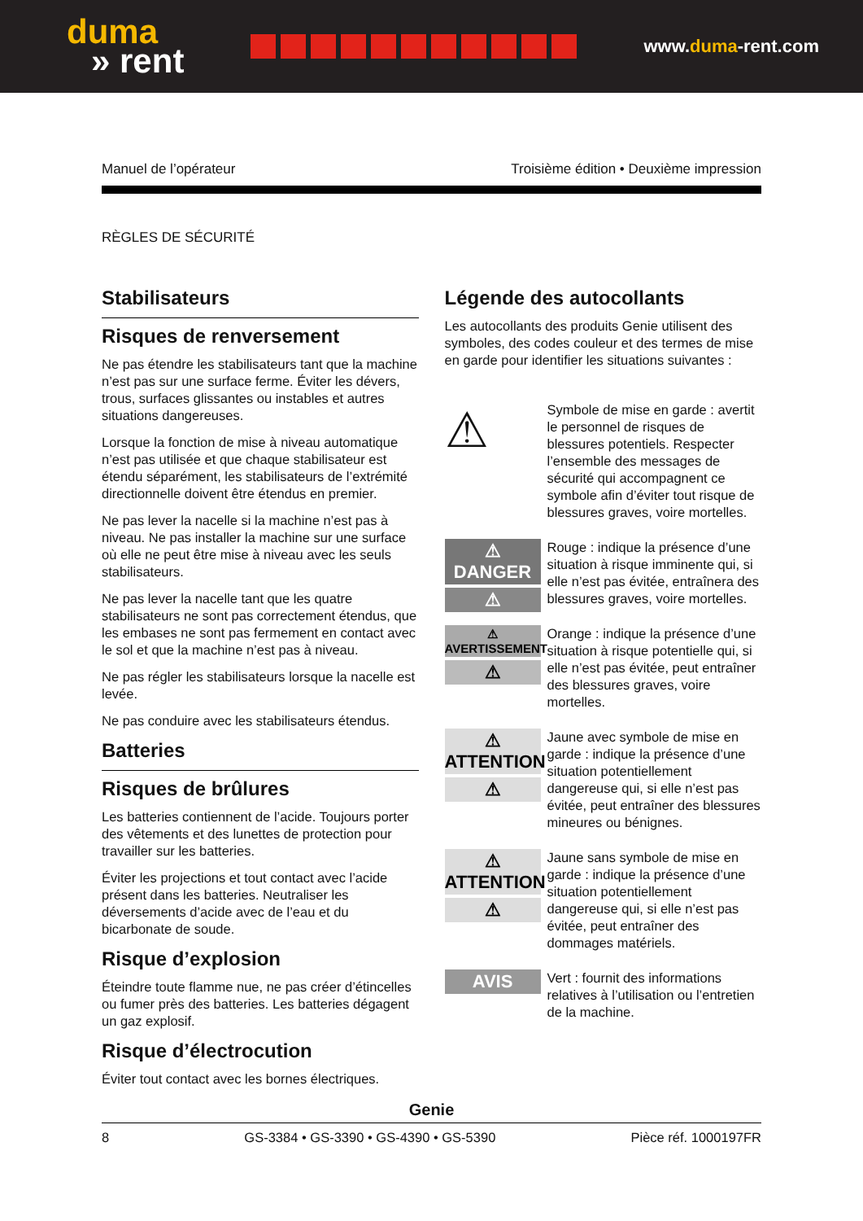duma
» rent
www.duma-rent.com
Manuel de l’opérateur Troisième édition • Deuxième impression
RÈGLES DE SÉCURITÉ
Stabilisateurs
Risques de renversement
Ne pas étendre les stabilisateurs tant que la machine n’est pas sur une surface ferme. Éviter les dévers, trous, surfaces glissantes ou instables et autres situations dangereuses.
Lorsque la fonction de mise à niveau automatique n’est pas utilisée et que chaque stabilisateur est étendu séparément, les stabilisateurs de l’extrémité directionnelle doivent être étendus en premier.
Ne pas lever la nacelle si la machine n’est pas à niveau. Ne pas installer la machine sur une surface où elle ne peut être mise à niveau avec les seuls stabilisateurs.
Ne pas lever la nacelle tant que les quatre stabilisateurs ne sont pas correctement étendus, que les embases ne sont pas fermement en contact avec le sol et que la machine n’est pas à niveau.
Ne pas régler les stabilisateurs lorsque la nacelle est levée.
Ne pas conduire avec les stabilisateurs étendus.
Batteries
Risques de brûlures
Les batteries contiennent de l’acide. Toujours porter des vêtements et des lunettes de protection pour travailler sur les batteries.
Éviter les projections et tout contact avec l’acide présent dans les batteries. Neutraliser les déversements d’acide avec de l’eau et du bicarbonate de soude.
Risque d’explosion
Éteindre toute flamme nue, ne pas créer d’étincelles ou fumer près des batteries. Les batteries dégagent un gaz explosif.
Risque d’électrocution
Éviter tout contact avec les bornes électriques.
Légende des autocollants
Les autocollants des produits Genie utilisent des symboles, des codes couleur et des termes de mise en garde pour identifier les situations suivantes :
⚠
Symbole de mise en garde : avertit le personnel de risques de blessures potentiels. Respecter l’ensemble des messages de sécurité qui accompagnent ce symbole afin d’éviter tout risque de blessures graves, voire mortelles.
⚠ DANGER
⚠
Rouge : indique la présence d’une situation à risque imminente qui, si elle n’est pas évitée, entraînera des blessures graves, voire mortelles.
⚠ AVERTISSEMENT
⚠
Orange : indique la présence d’une situation à risque potentielle qui, si elle n’est pas évitée, peut entraîner des blessures graves, voire mortelles.
⚠ ATTENTION
⚠
Jaune avec symbole de mise en garde : indique la présence d’une situation potentiellement dangereuse qui, si elle n’est pas évitée, peut entraîner des blessures mineures ou bénignes.
⚠ ATTENTION
⚠
Jaune sans symbole de mise en garde : indique la présence d’une situation potentiellement dangereuse qui, si elle n’est pas évitée, peut entraîner des dommages matériels.
AVIS
Vert : fournit des informations relatives à l’utilisation ou l’entretien de la machine.
Genie
8 GS-3384 • GS-3390 • GS-4390 • GS-5390 Pièce réf. 1000197FR